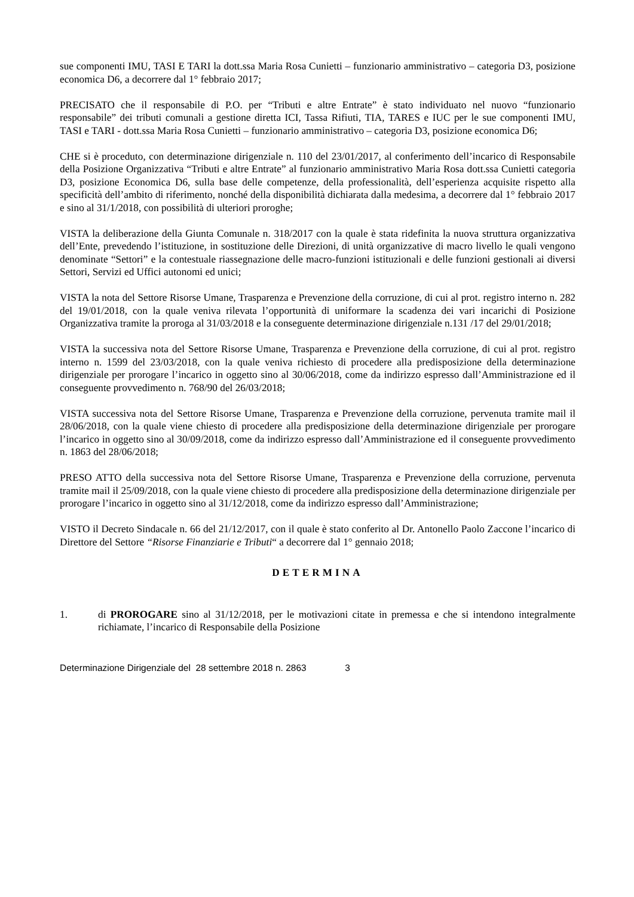sue componenti IMU, TASI E TARI la dott.ssa Maria Rosa Cunietti – funzionario amministrativo – categoria D3, posizione economica D6, a decorrere dal 1° febbraio 2017;
PRECISATO che il responsabile di P.O. per “Tributi e altre Entrate” è stato individuato nel nuovo “funzionario responsabile” dei tributi comunali a gestione diretta ICI, Tassa Rifiuti, TIA, TARES e IUC per le sue componenti IMU, TASI e TARI - dott.ssa Maria Rosa Cunietti – funzionario amministrativo – categoria D3, posizione economica D6;
CHE si è proceduto, con determinazione dirigenziale n. 110 del 23/01/2017, al conferimento dell’incarico di Responsabile della Posizione Organizzativa “Tributi e altre Entrate” al funzionario amministrativo Maria Rosa dott.ssa Cunietti categoria D3, posizione Economica D6, sulla base delle competenze, della professionalità, dell’esperienza acquisite rispetto alla specificità dell’ambito di riferimento, nonché della disponibilità dichiarata dalla medesima, a decorrere dal 1° febbraio 2017 e sino al 31/1/2018, con possibilità di ulteriori proroghe;
VISTA la deliberazione della Giunta Comunale n. 318/2017 con la quale è stata ridefinita la nuova struttura organizzativa dell’Ente, prevedendo l’istituzione, in sostituzione delle Direzioni, di unità organizzative di macro livello le quali vengono denominate “Settori” e la contestuale riassegnazione delle macro-funzioni istituzionali e delle funzioni gestionali ai diversi Settori, Servizi ed Uffici autonomi ed unici;
VISTA la nota del Settore Risorse Umane, Trasparenza e Prevenzione della corruzione, di cui al prot. registro interno n. 282 del 19/01/2018, con la quale veniva rilevata l’opportunità di uniformare la scadenza dei vari incarichi di Posizione Organizzativa tramite la proroga al 31/03/2018 e la conseguente determinazione dirigenziale n.131 /17 del 29/01/2018;
VISTA la successiva nota del Settore Risorse Umane, Trasparenza e Prevenzione della corruzione, di cui al prot. registro interno n. 1599 del 23/03/2018, con la quale veniva richiesto di procedere alla predisposizione della determinazione dirigenziale per prorogare l’incarico in oggetto sino al 30/06/2018, come da indirizzo espresso dall’Amministrazione ed il conseguente provvedimento n. 768/90 del 26/03/2018;
VISTA successiva nota del Settore Risorse Umane, Trasparenza e Prevenzione della corruzione, pervenuta tramite mail il 28/06/2018, con la quale viene chiesto di procedere alla predisposizione della determinazione dirigenziale per prorogare l’incarico in oggetto sino al 30/09/2018, come da indirizzo espresso dall’Amministrazione ed il conseguente provvedimento n. 1863 del 28/06/2018;
PRESO ATTO della successiva nota del Settore Risorse Umane, Trasparenza e Prevenzione della corruzione, pervenuta tramite mail il 25/09/2018, con la quale viene chiesto di procedere alla predisposizione della determinazione dirigenziale per prorogare l’incarico in oggetto sino al 31/12/2018, come da indirizzo espresso dall’Amministrazione;
VISTO il Decreto Sindacale n. 66 del 21/12/2017, con il quale è stato conferito al Dr. Antonello Paolo Zaccone l’incarico di Direttore del Settore “Risorse Finanziarie e Tributi“ a decorrere dal 1° gennaio 2018;
DETERMINA
1. di PROROGARE sino al 31/12/2018, per le motivazioni citate in premessa e che si intendono integralmente richiamate, l’incarico di Responsabile della Posizione
Determinazione Dirigenziale del 28 settembre 2018 n. 2863 3